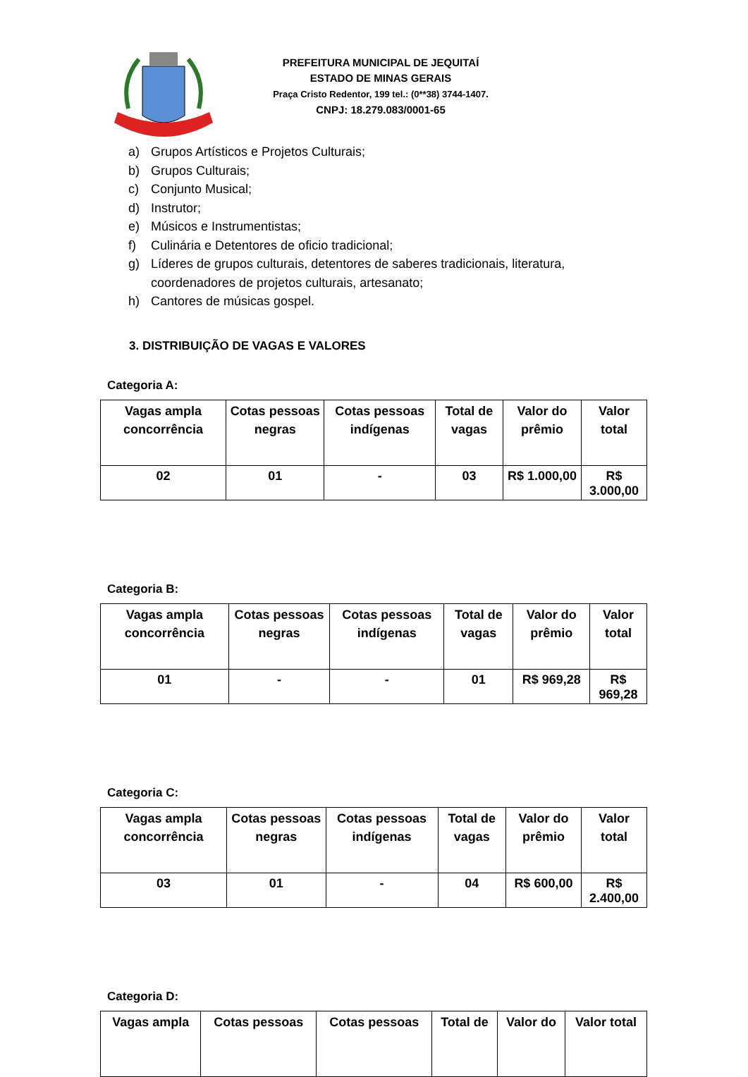PREFEITURA MUNICIPAL DE JEQUITAÍ
ESTADO DE MINAS GERAIS
Praça Cristo Redentor, 199 tel.: (0**38) 3744-1407.
CNPJ: 18.279.083/0001-65
a) Grupos Artísticos e Projetos Culturais;
b) Grupos Culturais;
c) Conjunto Musical;
d) Instrutor;
e) Músicos e Instrumentistas;
f) Culinária e Detentores de oficio tradicional;
g) Líderes de grupos culturais, detentores de saberes tradicionais, literatura, coordenadores de projetos culturais, artesanato;
h) Cantores de músicas gospel.
3. DISTRIBUIÇÃO DE VAGAS E VALORES
Categoria A:
| Vagas ampla concorrência | Cotas pessoas negras | Cotas pessoas indígenas | Total de vagas | Valor do prêmio | Valor total |
| --- | --- | --- | --- | --- | --- |
| 02 | 01 | - | 03 | R$ 1.000,00 | R$ 3.000,00 |
Categoria B:
| Vagas ampla concorrência | Cotas pessoas negras | Cotas pessoas indígenas | Total de vagas | Valor do prêmio | Valor total |
| --- | --- | --- | --- | --- | --- |
| 01 | - | - | 01 | R$ 969,28 | R$ 969,28 |
Categoria C:
| Vagas ampla concorrência | Cotas pessoas negras | Cotas pessoas indígenas | Total de vagas | Valor do prêmio | Valor total |
| --- | --- | --- | --- | --- | --- |
| 03 | 01 | - | 04 | R$ 600,00 | R$ 2.400,00 |
Categoria D:
| Vagas ampla | Cotas pessoas | Cotas pessoas | Total de | Valor do | Valor total |
| --- | --- | --- | --- | --- | --- |